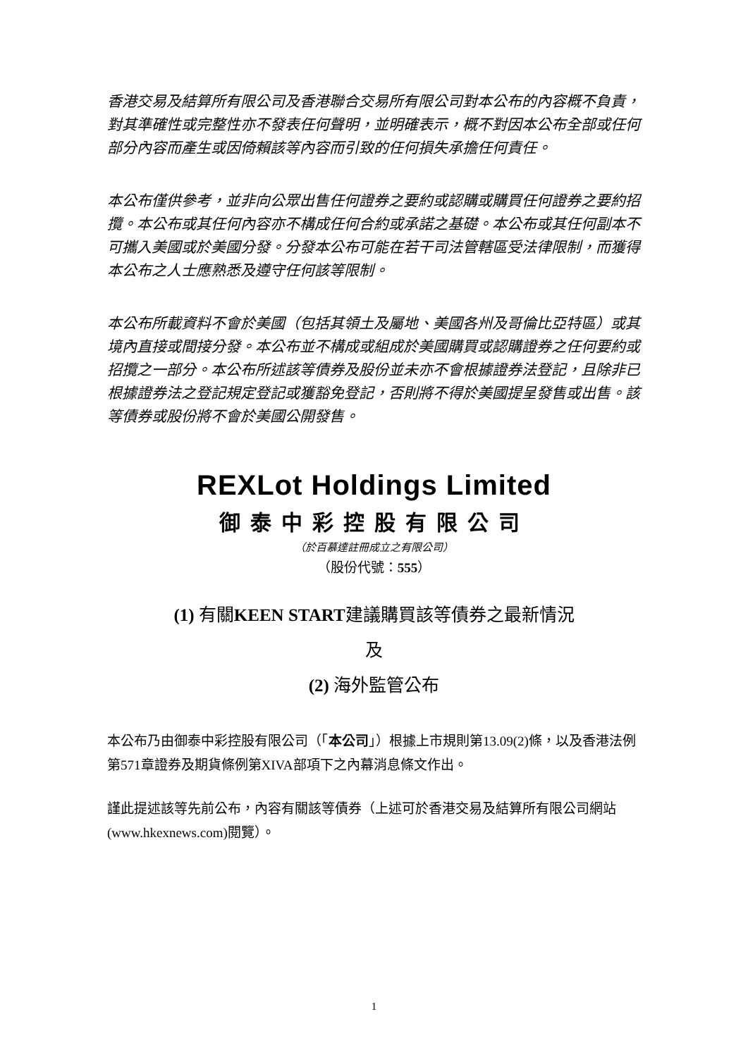香港交易及結算所有限公司及香港聯合交易所有限公司對本公布的內容概不負責，對其準確性或完整性亦不發表任何聲明，並明確表示，概不對因本公布全部或任何部分內容而產生或因倚賴該等內容而引致的任何損失承擔任何責任。
本公布僅供參考，並非向公眾出售任何證券之要約或認購或購買任何證券之要約招攬。本公布或其任何內容亦不構成任何合約或承諾之基礎。本公布或其任何副本不可攜入美國或於美國分發。分發本公布可能在若干司法管轄區受法律限制，而獲得本公布之人士應熟悉及遵守任何該等限制。
本公布所載資料不會於美國（包括其領土及屬地、美國各州及哥倫比亞特區）或其境內直接或間接分發。本公布並不構成或組成於美國購買或認購證券之任何要約或招攬之一部分。本公布所述該等債券及股份並未亦不會根據證券法登記，且除非已根據證券法之登記規定登記或獲豁免登記，否則將不得於美國提呈發售或出售。該等債券或股份將不會於美國公開發售。
REXLot Holdings Limited
御泰中彩控股有限公司
（於百慕達註冊成立之有限公司）
（股份代號：555）
(1) 有關KEEN START建議購買該等債券之最新情況
及
(2) 海外監管公布
本公布乃由御泰中彩控股有限公司（「本公司」）根據上市規則第13.09(2)條，以及香港法例第571章證券及期貨條例第XIVA部項下之內幕消息條文作出。
謹此提述該等先前公布，內容有關該等債券（上述可於香港交易及結算所有限公司網站(www.hkexnews.com)閱覽）。
1